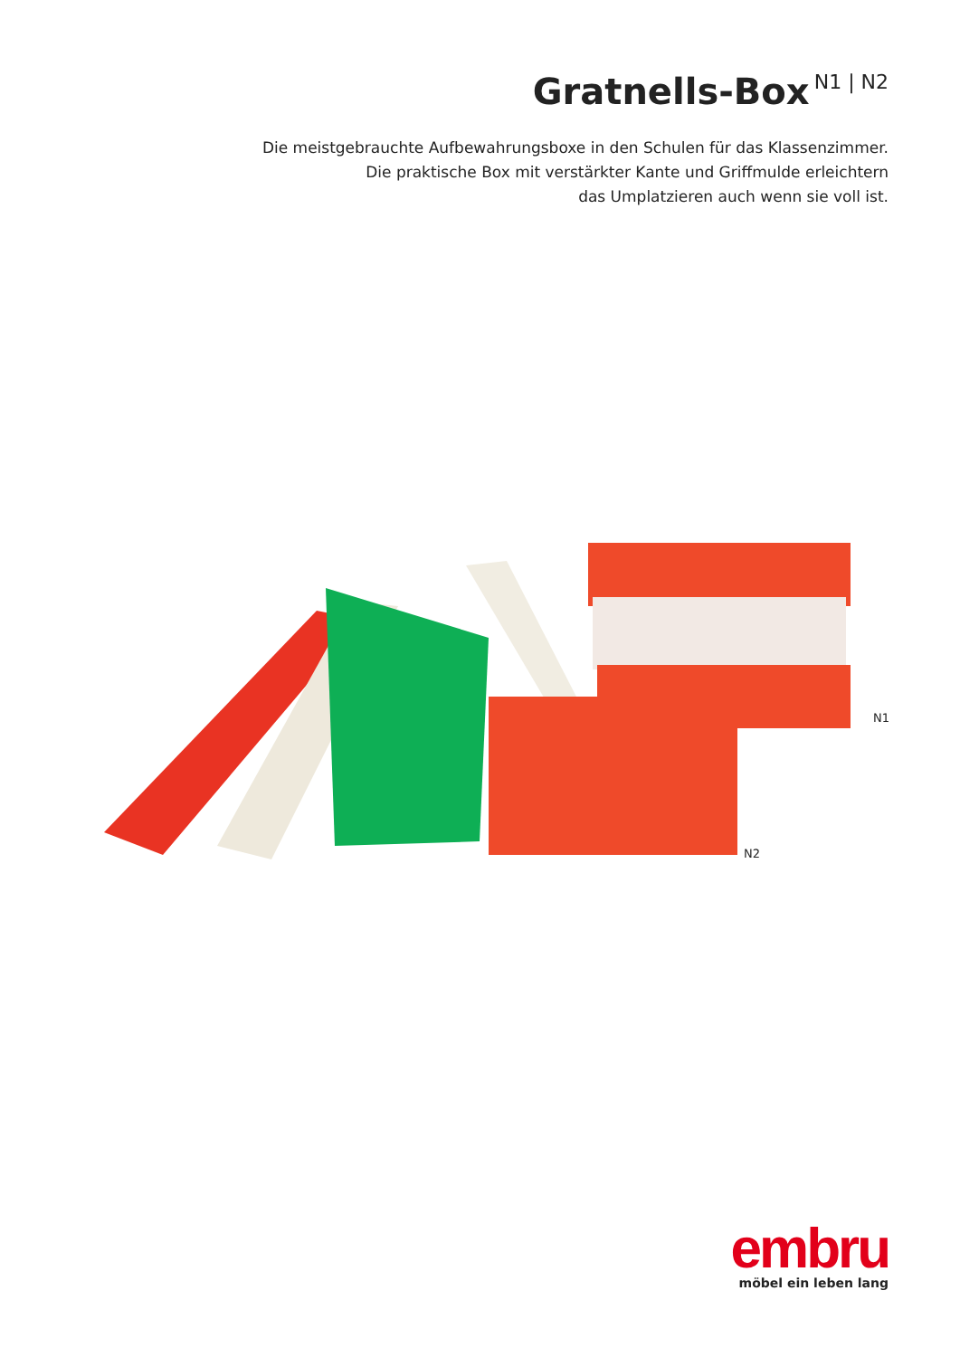Gratnells-Box
N1 | N2
Die meistgebrauchte Aufbewahrungsboxe in den Schulen für das Klassenzimmer.
Die praktische Box mit verstärkter Kante und Griffmulde erleichtern
das Umplatzieren auch wenn sie voll ist.
N1
N2
embru
möbel ein leben lang